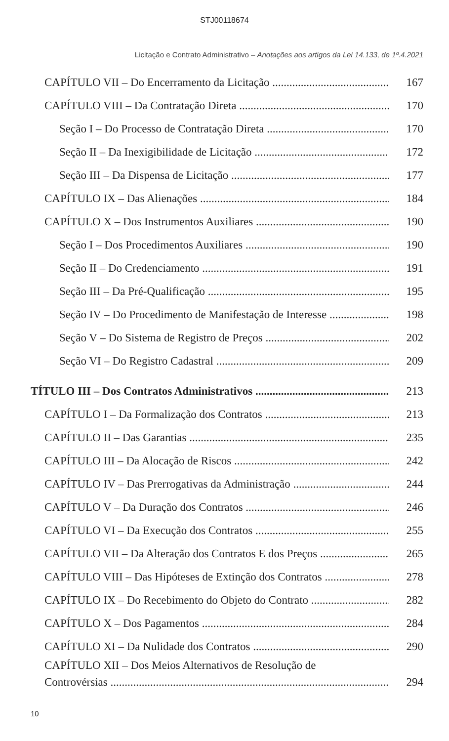STJ00118674
Licitação e Contrato Administrativo – Anotações aos artigos da Lei 14.133, de 1º.4.2021
CAPÍTULO VII – Do Encerramento da Licitação 167
CAPÍTULO VIII – Da Contratação Direta 170
Seção I – Do Processo de Contratação Direta 170
Seção II – Da Inexigibilidade de Licitação 172
Seção III – Da Dispensa de Licitação 177
CAPÍTULO IX – Das Alienações 184
CAPÍTULO X – Dos Instrumentos Auxiliares 190
Seção I – Dos Procedimentos Auxiliares 190
Seção II – Do Credenciamento 191
Seção III – Da Pré-Qualificação 195
Seção IV – Do Procedimento de Manifestação de Interesse 198
Seção V – Do Sistema de Registro de Preços 202
Seção VI – Do Registro Cadastral 209
TÍTULO III – Dos Contratos Administrativos 213
CAPÍTULO I – Da Formalização dos Contratos 213
CAPÍTULO II – Das Garantias 235
CAPÍTULO III – Da Alocação de Riscos 242
CAPÍTULO IV – Das Prerrogativas da Administração 244
CAPÍTULO V – Da Duração dos Contratos 246
CAPÍTULO VI – Da Execução dos Contratos 255
CAPÍTULO VII – Da Alteração dos Contratos E dos Preços 265
CAPÍTULO VIII – Das Hipóteses de Extinção dos Contratos 278
CAPÍTULO IX – Do Recebimento do Objeto do Contrato 282
CAPÍTULO X – Dos Pagamentos 284
CAPÍTULO XI – Da Nulidade dos Contratos 290
CAPÍTULO XII – Dos Meios Alternativos de Resolução de
Controvérsias 294
10